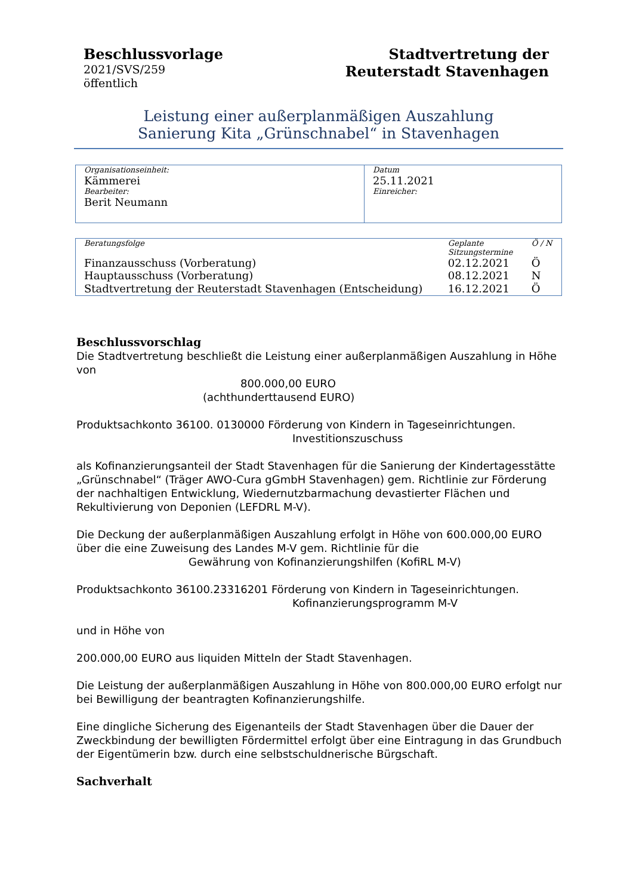Beschlussvorlage
2021/SVS/259
öffentlich
Stadtvertretung der
Reuterstadt Stavenhagen
Leistung einer außerplanmäßigen Auszahlung
Sanierung Kita „Grünschnabel“ in Stavenhagen
| Organisationseinheit: Kämmerei Bearbeiter: Berit Neumann | Datum 25.11.2021 Einreicher: |
| Beratungsfolge | Geplante Sitzungstermine | Ö / N |
| Finanzausschuss (Vorberatung) | 02.12.2021 | Ö |
| Hauptausschuss (Vorberatung) | 08.12.2021 | N |
| Stadtvertretung der Reuterstadt Stavenhagen (Entscheidung) | 16.12.2021 | Ö |
Beschlussvorschlag
Die Stadtvertretung beschließt die Leistung einer außerplanmäßigen Auszahlung in Höhe von
800.000,00 EURO
(achthunderttausend EURO)
Produktsachkonto 36100. 0130000 Förderung von Kindern in Tageseinrichtungen.
Investitionszuschuss
als Kofinanzierungsanteil der Stadt Stavenhagen für die Sanierung der Kindertagesstätte „Grünschnabel“ (Träger AWO-Cura gGmbH Stavenhagen) gem. Richtlinie zur Förderung der nachhaltigen Entwicklung, Wiedernutzbarmachung devastierter Flächen und Rekultivierung von Deponien (LEFDRL M-V).
Die Deckung der außerplanmäßigen Auszahlung erfolgt in Höhe von 600.000,00 EURO über die eine Zuweisung des Landes M-V gem. Richtlinie für die Gewährung von Kofinanzierungshilfen (KofiRL M-V)
Produktsachkonto 36100.23316201 Förderung von Kindern in Tageseinrichtungen.
Kofinanzierungsprogramm M-V
und in Höhe von
200.000,00 EURO aus liquiden Mitteln der Stadt Stavenhagen.
Die Leistung der außerplanmäßigen Auszahlung in Höhe von 800.000,00 EURO erfolgt nur bei Bewilligung der beantragten Kofinanzierungshilfe.
Eine dingliche Sicherung des Eigenanteils der Stadt Stavenhagen über die Dauer der Zweckbindung der bewilligten Fördermittel erfolgt über eine Eintragung in das Grundbuch der Eigentümerin bzw. durch eine selbstschuldnerische Bürgschaft.
Sachverhalt